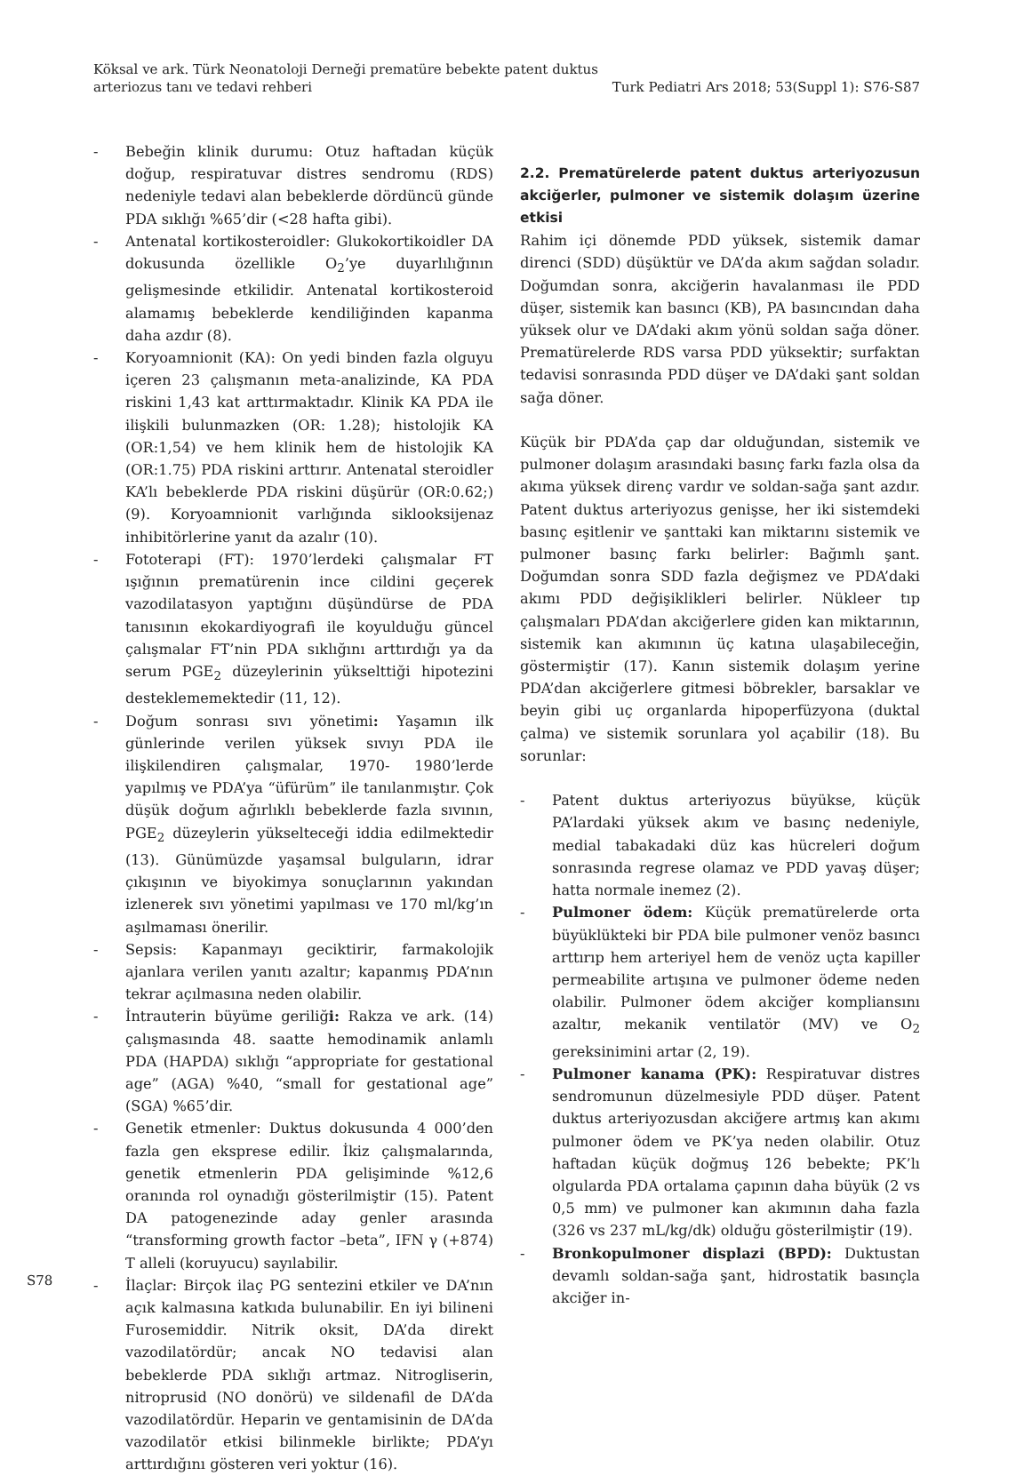Köksal ve ark. Türk Neonatoloji Derneği prematüre bebekte patent duktus
arteriozus tanı ve tedavi rehberi
Turk Pediatri Ars 2018; 53(Suppl 1): S76-S87
- Bebeğin klinik durumu: Otuz haftadan küçük doğup, respiratuvar distres sendromu (RDS) nedeniyle tedavi alan bebeklerde dördüncü günde PDA sıklığı %65’dir (<28 hafta gibi).
- Antenatal kortikosteroidler: Glukokortikoidler DA dokusunda özellikle O<sub>2</sub>’ye duyarlılığının gelişmesinde etkilidir. Antenatal kortikosteroid alamamış bebeklerde kendiliğinden kapanma daha azdır (8).
- Koryoamnionit (KA): On yedi binden fazla olguyu içeren 23 çalışmanın meta-analizinde, KA PDA riskini 1,43 kat arttırmaktadır. Klinik KA PDA ile ilişkili bulunmazken (OR: 1.28); histolojik KA (OR:1,54) ve hem klinik hem de histolojik KA (OR:1.75) PDA riskini arttırır. Antenatal steroidler KA’lı bebeklerde PDA riskini düşürür (OR:0.62;) (9). Koryoamnionit varlığında siklooksijenaz inhibitörlerine yanıt da azalır (10).
- Fototerapi (FT): 1970’lerdeki çalışmalar FT ışığının prematürenin ince cildini geçerek vazodilatasyon yaptığını düşündürse de PDA tanısının ekokardiyografi ile koyulduğu güncel çalışmalar FT’nin PDA sıklığını arttırdığı ya da serum PGE<sub>2</sub> düzeylerinin yükselttiği hipotezini desteklememektedir (11, 12).
- Doğum sonrası sıvı yönetimi: Yaşamın ilk günlerinde verilen yüksek sıvıyı PDA ile ilişkilendiren çalışmalar, 1970- 1980’lerde yapılmış ve PDA’ya “üfürüm” ile tanılanmıştır. Çok düşük doğum ağırlıklı bebeklerde fazla sıvının, PGE<sub>2</sub> düzeylerin yükselteceği iddia edilmektedir (13). Günümüzde yaşamsal bulguların, idrar çıkışının ve biyokimya sonuçlarının yakından izlenerek sıvı yönetimi yapılması ve 170 ml/kg’ın aşılmaması önerilir.
- Sepsis: Kapanmayı geciktirir, farmakolojik ajanlara verilen yanıtı azaltır; kapanmış PDA’nın tekrar açılmasına neden olabilir.
- İntrauterin büyüme geriliği: Rakza ve ark. (14) çalışmasında 48. saatte hemodinamik anlamlı PDA (HAPDA) sıklığı “appropriate for gestational age” (AGA) %40, “small for gestational age” (SGA) %65’dir.
- Genetik etmenler: Duktus dokusunda 4 000’den fazla gen ekspresе edilir. İkiz çalışmalarında, genetik etmenlerin PDA gelişiminde %12,6 oranında rol oynadığı gösterilmiştir (15). Patent DA patogenezinde aday genler arasında “transforming growth factor –beta”, IFN γ (+874) T alleli (koruyucu) sayılabilir.
- İlaçlar: Birçok ilaç PG sentezini etkiler ve DA’nın açık kalmasına katkıda bulunabilir. En iyi bilineni Furosemiddir. Nitrik oksit, DA’da direkt vazodilatördür; ancak NO tedavisi alan bebeklerde PDA sıklığı artmaz. Nitrogliserin, nitroprusid (NO donörü) ve sildenafil de DA’da vazodilatördür. Heparin ve gentamisinin de DA’da vazodilatör etkisi bilinmekle birlikte; PDA’yı arttırdığını gösteren veri yoktur (16).
2.2. Prematürelerde patent duktus arteriyozusun akciğerler, pulmoner ve sistemik dolaşım üzerine etkisi
Rahim içi dönemde PDD yüksek, sistemik damar direnci (SDD) düşüktür ve DA’da akım sağdan soladır. Doğumdan sonra, akciğerin havalanması ile PDD düşer, sistemik kan basıncı (KB), PA basıncından daha yüksek olur ve DA’daki akım yönü soldan sağa döner. Prematürelerde RDS varsa PDD yüksektir; surfaktan tedavisi sonrasında PDD düşer ve DA’daki şant soldan sağa döner.
Küçük bir PDA’da çap dar olduğundan, sistemik ve pulmoner dolaşım arasındaki basınç farkı fazla olsa da akıma yüksek direnç vardır ve soldan-sağa şant azdır. Patent duktus arteriyozus genişse, her iki sistemdeki basınç eşitlenir ve şanttaki kan miktarını sistemik ve pulmoner basınç farkı belirler: Bağımlı şant. Doğumdan sonra SDD fazla değişmez ve PDA’daki akımı PDD değişiklikleri belirler. Nükleer tıp çalışmaları PDA’dan akciğerlere giden kan miktarının, sistemik kan akımının üç katına ulaşabileceğin, göstermiştir (17). Kanın sistemik dolaşım yerine PDA’dan akciğerlere gitmesi böbrekler, barsaklar ve beyin gibi uç organlarda hipoperfüzyona (duktal çalma) ve sistemik sorunlara yol açabilir (18). Bu sorunlar:
- Patent duktus arteriyozus büyükse, küçük PA’lardaki yüksek akım ve basınç nedeniyle, medial tabakadaki düz kas hücreleri doğum sonrasında regrese olamaz ve PDD yavaş düşer; hatta normale inemez (2).
- Pulmoner ödem: Küçük prematürelerde orta büyüklükteki bir PDA bile pulmoner venöz basıncı arttırıp hem arteriyel hem de venöz uçta kapiller permeabilite artışına ve pulmoner ödeme neden olabilir. Pulmoner ödem akciğer kompliansını azaltır, mekanik ventilatör (MV) ve O<sub>2</sub> gereksinimini artar (2, 19).
- Pulmoner kanama (PK): Respiratuvar distres sendromunun düzelmesiyle PDD düşer. Patent duktus arteriyozusdan akciğere artmış kan akımı pulmoner ödem ve PK’ya neden olabilir. Otuz haftadan küçük doğmuş 126 bebekte; PK’lı olgularda PDA ortalama çapının daha büyük (2 vs 0,5 mm) ve pulmoner kan akımının daha fazla (326 vs 237 mL/kg/dk) olduğu gösterilmiştir (19).
- Bronkopulmoner displazi (BPD): Duktustan devamlı soldan-sağa şant, hidrostatik basınçla akciğer in-
S78